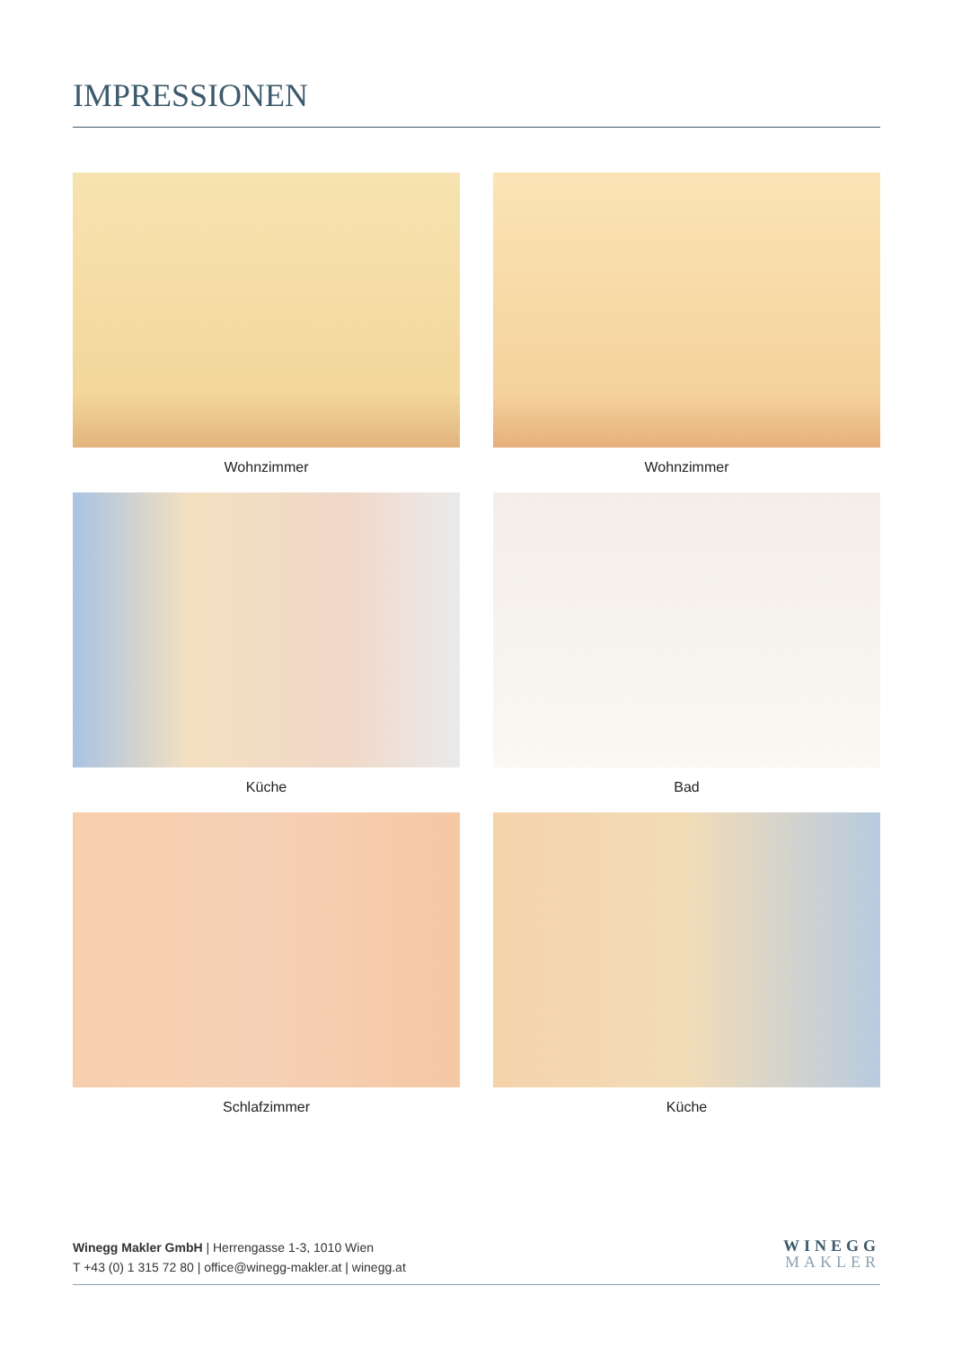IMPRESSIONEN
Wohnzimmer
Wohnzimmer
Küche
Bad
Schlafzimmer
Küche
Winegg Makler GmbH | Herrengasse 1-3, 1010 Wien
T +43 (0) 1 315 72 80 | office@winegg-makler.at | winegg.at
WINEGG
MAKLER